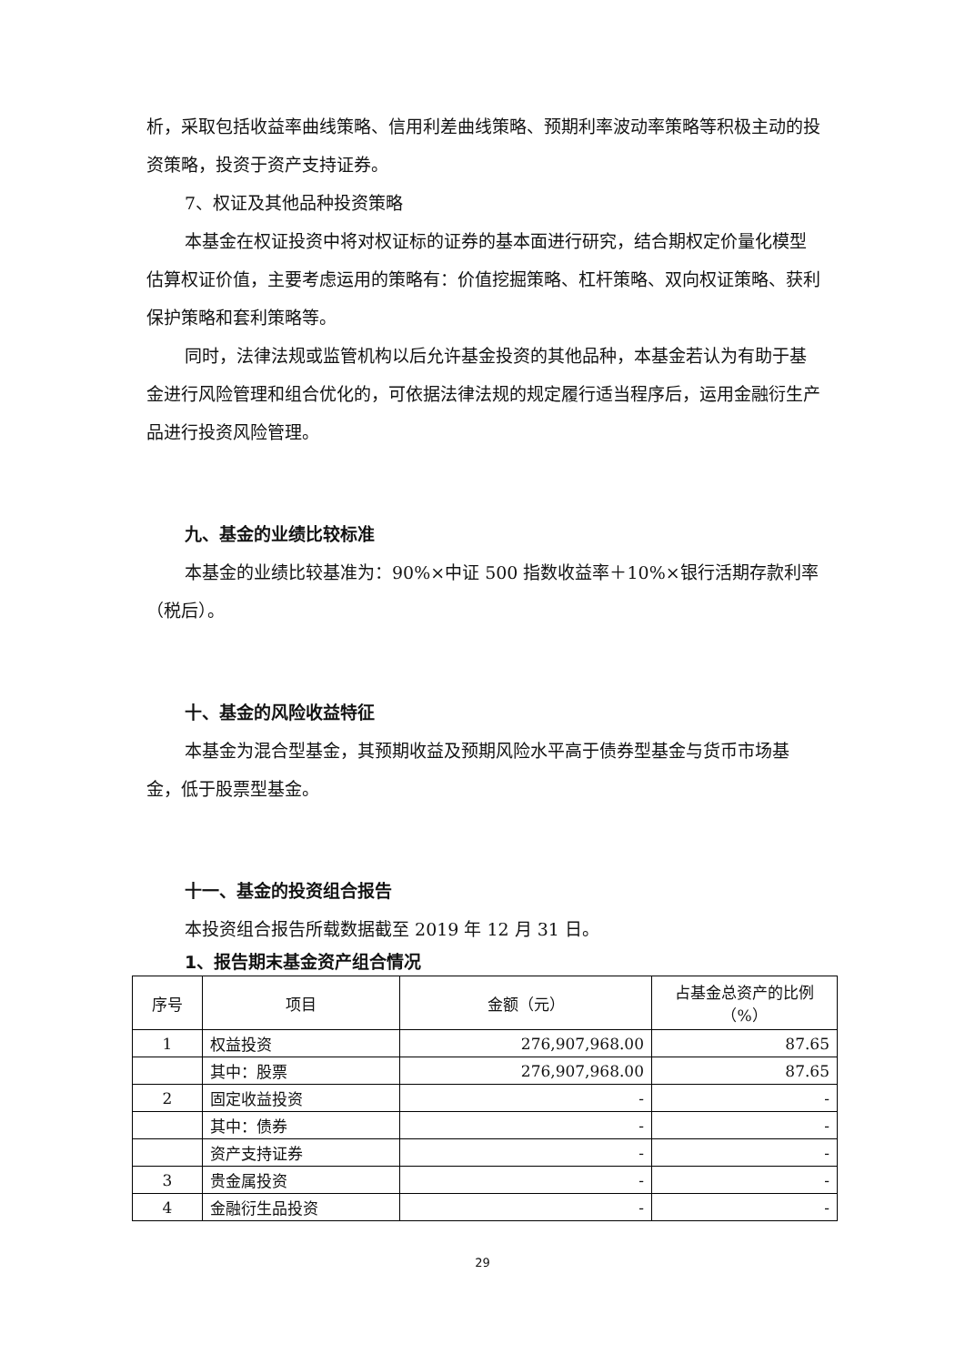析，采取包括收益率曲线策略、信用利差曲线策略、预期利率波动率策略等积极主动的投资策略，投资于资产支持证券。
7、权证及其他品种投资策略
本基金在权证投资中将对权证标的证券的基本面进行研究，结合期权定价量化模型估算权证价值，主要考虑运用的策略有：价值挖掘策略、杠杆策略、双向权证策略、获利保护策略和套利策略等。
同时，法律法规或监管机构以后允许基金投资的其他品种，本基金若认为有助于基金进行风险管理和组合优化的，可依据法律法规的规定履行适当程序后，运用金融衍生产品进行投资风险管理。
九、基金的业绩比较标准
本基金的业绩比较基准为：90%×中证 500 指数收益率＋10%×银行活期存款利率（税后）。
十、基金的风险收益特征
本基金为混合型基金，其预期收益及预期风险水平高于债券型基金与货币市场基金，低于股票型基金。
十一、基金的投资组合报告
本投资组合报告所载数据截至 2019 年 12 月 31 日。
1、报告期末基金资产组合情况
| 序号 | 项目 | 金额（元） | 占基金总资产的比例（%） |
| --- | --- | --- | --- |
| 1 | 权益投资 | 276,907,968.00 | 87.65 |
| | 其中：股票 | 276,907,968.00 | 87.65 |
| 2 | 固定收益投资 | - | - |
| | 其中：债券 | - | - |
| | 资产支持证券 | - | - |
| 3 | 贵金属投资 | - | - |
| 4 | 金融衍生品投资 | - | - |
29